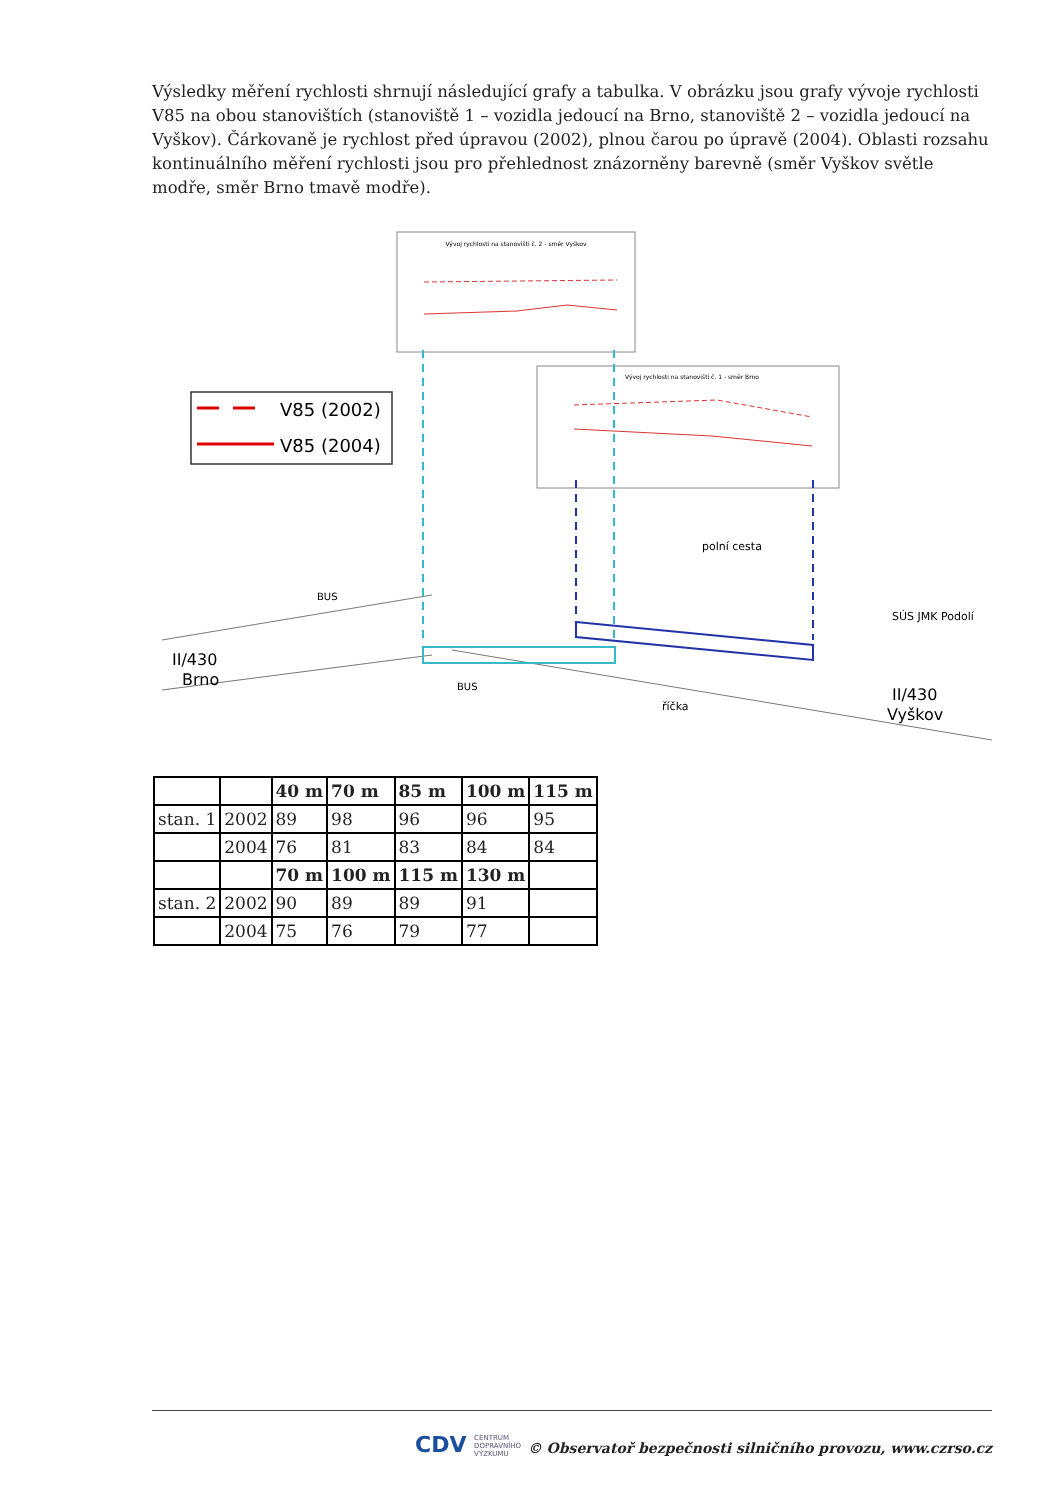Výsledky měření rychlosti shrnují následující grafy a tabulka. V obrázku jsou grafy vývoje rychlosti V85 na obou stanovištích (stanoviště 1 – vozidla jedoucí na Brno, stanoviště 2 – vozidla jedoucí na Vyškov). Čárkovaně je rychlost před úpravou (2002), plnou čarou po úpravě (2004). Oblasti rozsahu kontinuálního měření rychlosti jsou pro přehlednost znázorněny barevně (směr Vyškov světle modře, směr Brno tmavě modře).
Vývoj rychlosti na stanovišti č. 2 - směr Vyškov
Vývoj rychlosti na stanovišti č. 1 - směr Brno
V85 (2002)
V85 (2004)
II/430
Brno
II/430
Vyškov
SÚS JMK Podolí
BUS
BUS
polní cesta
říčka
| | | 40 m | 70 m | 85 m | 100 m | 115 m |
| --- | --- | --- | --- | --- | --- | --- |
| stan. 1 | 2002 | 89 | 98 | 96 | 96 | 95 |
| | 2004 | 76 | 81 | 83 | 84 | 84 |
| | | 70 m | 100 m | 115 m | 130 m | |
| stan. 2 | 2002 | 90 | 89 | 89 | 91 | |
| | 2004 | 75 | 76 | 79 | 77 | |
CDV CENTRUM
DOPRAVNÍHO
VÝZKUMU
© Observatoř bezpečnosti silničního provozu, www.czrso.cz